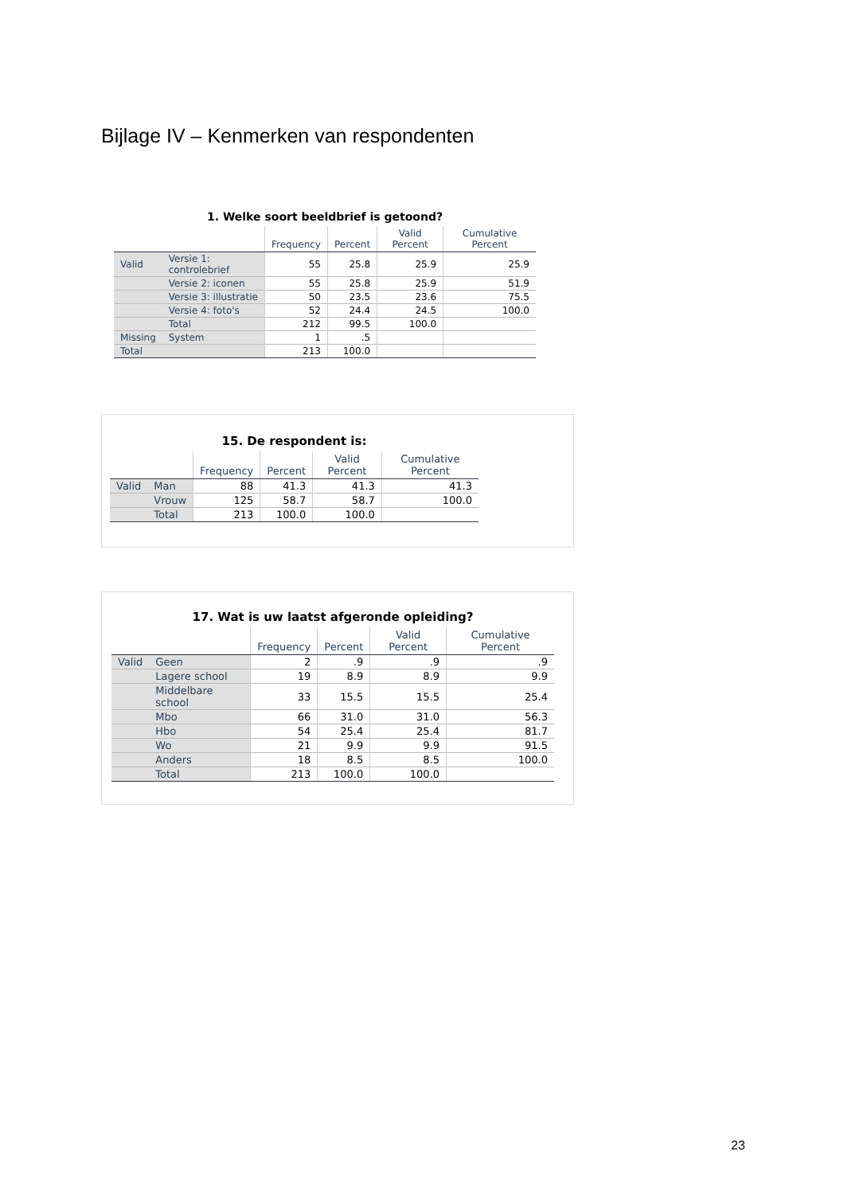Bijlage IV – Kenmerken van respondenten
1. Welke soort beeldbrief is getoond?
| | | Frequency | Percent | Valid Percent | Cumulative Percent |
| --- | --- | --- | --- | --- | --- |
| Valid | Versie 1: controlebrief | 55 | 25.8 | 25.9 | 25.9 |
| | Versie 2: iconen | 55 | 25.8 | 25.9 | 51.9 |
| | Versie 3: illustratie | 50 | 23.5 | 23.6 | 75.5 |
| | Versie 4: foto's | 52 | 24.4 | 24.5 | 100.0 |
| | Total | 212 | 99.5 | 100.0 | |
| Missing | System | 1 | .5 | | |
| Total | | 213 | 100.0 | | |
15. De respondent is:
| | | Frequency | Percent | Valid Percent | Cumulative Percent |
| --- | --- | --- | --- | --- | --- |
| Valid | Man | 88 | 41.3 | 41.3 | 41.3 |
| | Vrouw | 125 | 58.7 | 58.7 | 100.0 |
| | Total | 213 | 100.0 | 100.0 | |
17. Wat is uw laatst afgeronde opleiding?
| | | Frequency | Percent | Valid Percent | Cumulative Percent |
| --- | --- | --- | --- | --- | --- |
| Valid | Geen | 2 | .9 | .9 | .9 |
| | Lagere school | 19 | 8.9 | 8.9 | 9.9 |
| | Middelbare school | 33 | 15.5 | 15.5 | 25.4 |
| | Mbo | 66 | 31.0 | 31.0 | 56.3 |
| | Hbo | 54 | 25.4 | 25.4 | 81.7 |
| | Wo | 21 | 9.9 | 9.9 | 91.5 |
| | Anders | 18 | 8.5 | 8.5 | 100.0 |
| | Total | 213 | 100.0 | 100.0 | |
23